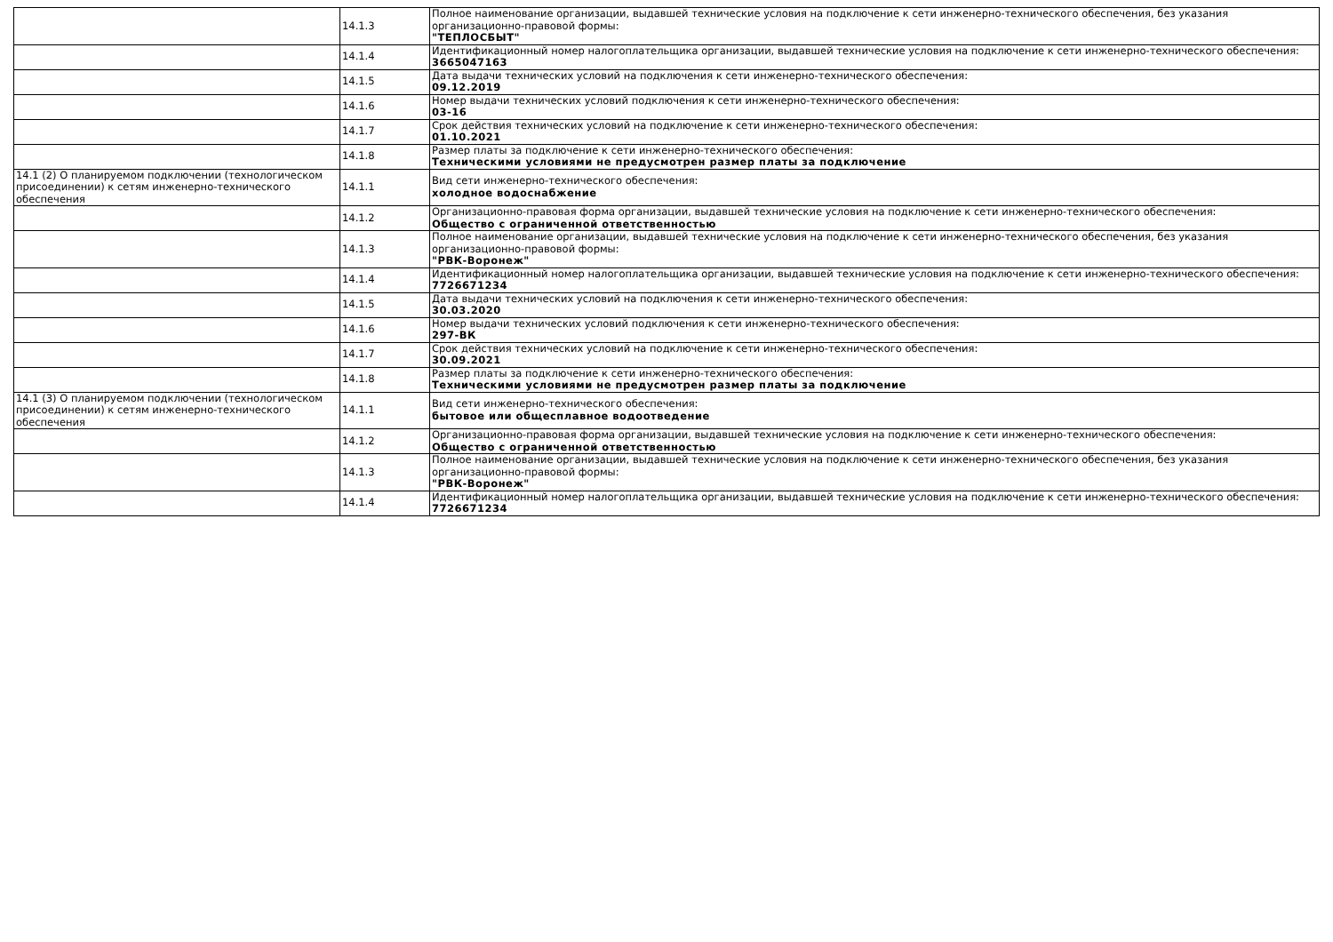| | 14.1.3 | Полное наименование организации, выдавшей технические условия на подключение к сети инженерно-технического обеспечения, без указания организационно-правовой формы: "ТЕПЛОСБЫТ" |
| | 14.1.4 | Идентификационный номер налогоплательщика организации, выдавшей технические условия на подключение к сети инженерно-технического обеспечения: 3665047163 |
| | 14.1.5 | Дата выдачи технических условий на подключения к сети инженерно-технического обеспечения: 09.12.2019 |
| | 14.1.6 | Номер выдачи технических условий подключения к сети инженерно-технического обеспечения: 03-16 |
| | 14.1.7 | Срок действия технических условий на подключение к сети инженерно-технического обеспечения: 01.10.2021 |
| | 14.1.8 | Размер платы за подключение к сети инженерно-технического обеспечения: Техническими условиями не предусмотрен размер платы за подключение |
| 14.1 (2) О планируемом подключении (технологическом присоединении) к сетям инженерно-технического обеспечения | 14.1.1 | Вид сети инженерно-технического обеспечения: холодное водоснабжение |
| | 14.1.2 | Организационно-правовая форма организации, выдавшей технические условия на подключение к сети инженерно-технического обеспечения: Общество с ограниченной ответственностью |
| | 14.1.3 | Полное наименование организации, выдавшей технические условия на подключение к сети инженерно-технического обеспечения, без указания организационно-правовой формы: "РВК-Воронеж" |
| | 14.1.4 | Идентификационный номер налогоплательщика организации, выдавшей технические условия на подключение к сети инженерно-технического обеспечения: 7726671234 |
| | 14.1.5 | Дата выдачи технических условий на подключения к сети инженерно-технического обеспечения: 30.03.2020 |
| | 14.1.6 | Номер выдачи технических условий подключения к сети инженерно-технического обеспечения: 297-ВК |
| | 14.1.7 | Срок действия технических условий на подключение к сети инженерно-технического обеспечения: 30.09.2021 |
| | 14.1.8 | Размер платы за подключение к сети инженерно-технического обеспечения: Техническими условиями не предусмотрен размер платы за подключение |
| 14.1 (3) О планируемом подключении (технологическом присоединении) к сетям инженерно-технического обеспечения | 14.1.1 | Вид сети инженерно-технического обеспечения: бытовое или общесплавное водоотведение |
| | 14.1.2 | Организационно-правовая форма организации, выдавшей технические условия на подключение к сети инженерно-технического обеспечения: Общество с ограниченной ответственностью |
| | 14.1.3 | Полное наименование организации, выдавшей технические условия на подключение к сети инженерно-технического обеспечения, без указания организационно-правовой формы: "РВК-Воронеж" |
| | 14.1.4 | Идентификационный номер налогоплательщика организации, выдавшей технические условия на подключение к сети инженерно-технического обеспечения: 7726671234 |